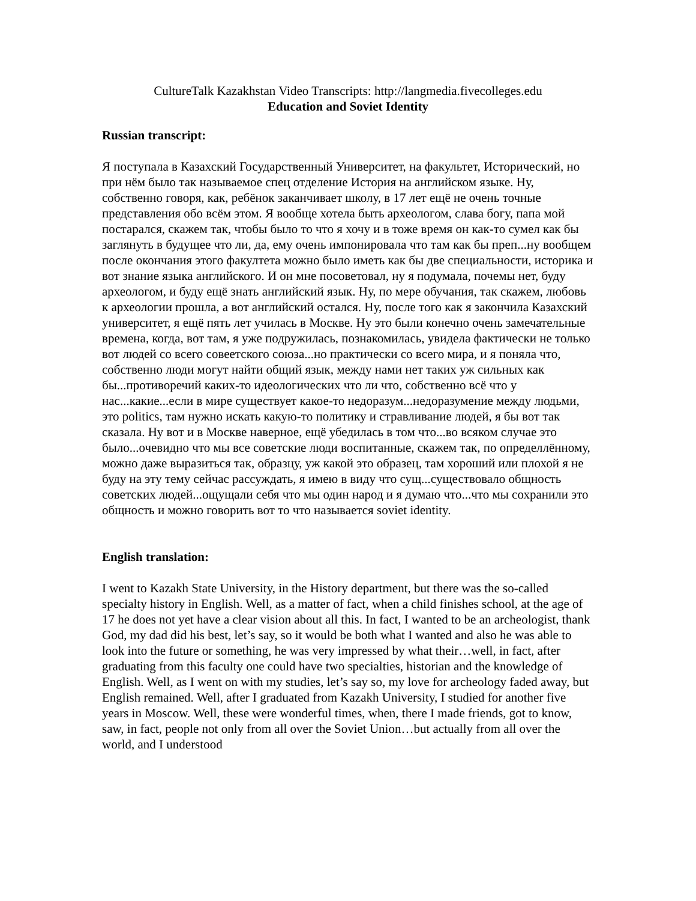CultureTalk Kazakhstan Video Transcripts: http://langmedia.fivecolleges.edu
Education and Soviet Identity
Russian transcript:
Я поступала в Казахский Государственный Университет, на факультет, Исторический, но при нём было так называемое спец отделение История на английском языке. Ну, собственно говоря, как, ребёнок заканчивает школу, в 17 лет ещё не очень точные представления обо всём этом. Я вообще хотела быть археологом, слава богу, папа мой постарался, скажем так, чтобы было то что я хочу и в тоже время он как-то сумел как бы заглянуть в будущее что ли, да, ему очень импонировала что там как бы преп...ну вообщем после окончания этого факултета можно было иметь как бы две специальности, историка и вот знание языка английского. И он мне посоветовал, ну я подумала, почемы нет, буду археологом, и буду ещё знать английский язык. Ну, по мере обучания, так скажем, любовь к археологии прошла, а вот английский остался. Ну, после того как я закончила Казахский университет, я ещё пять лет училась в Москве. Ну это были конечно очень замечательные времена, когда, вот там, я уже подружилась, познакомилась, увидела фактически не только вот людей со всего совеетского союза...но практически со всего мира, и я поняла что, собственно люди могут найти общий язык, между нами нет таких уж сильных как бы...противоречий каких-то идеологических что ли что, собственно всё что у нас...какие...если в мире существует какое-то недоразум...недоразумение между людьми, это politics, там нужно искать какую-то политику и стравливание людей, я бы вот так сказала. Ну вот и в Москве наверное, ещё убедилась в том что...во всяком случае это было...очевидно что мы все советские люди воспитанные, скажем так, по определлённому, можно даже выразиться так, образцу, уж какой это образец, там хороший или плохой я не буду на эту тему сейчас рассуждать, я имею в виду что сущ...существовало общность советских людей...ощущали себя что мы один народ и я думаю что...что мы сохранили это общность и можно говорить вот то что называется soviet identity.
English translation:
I went to Kazakh State University, in the History department, but there was the so-called specialty history in English. Well, as a matter of fact, when a child finishes school, at the age of 17 he does not yet have a clear vision about all this. In fact, I wanted to be an archeologist, thank God, my dad did his best, let’s say, so it would be both what I wanted and also he was able to look into the future or something, he was very impressed by what their…well, in fact, after graduating from this faculty one could have two specialties, historian and the knowledge of English. Well, as I went on with my studies, let’s say so, my love for archeology faded away, but English remained. Well, after I graduated from Kazakh University, I studied for another five years in Moscow. Well, these were wonderful times, when, there I made friends, got to know, saw, in fact, people not only from all over the Soviet Union…but actually from all over the world, and I understood